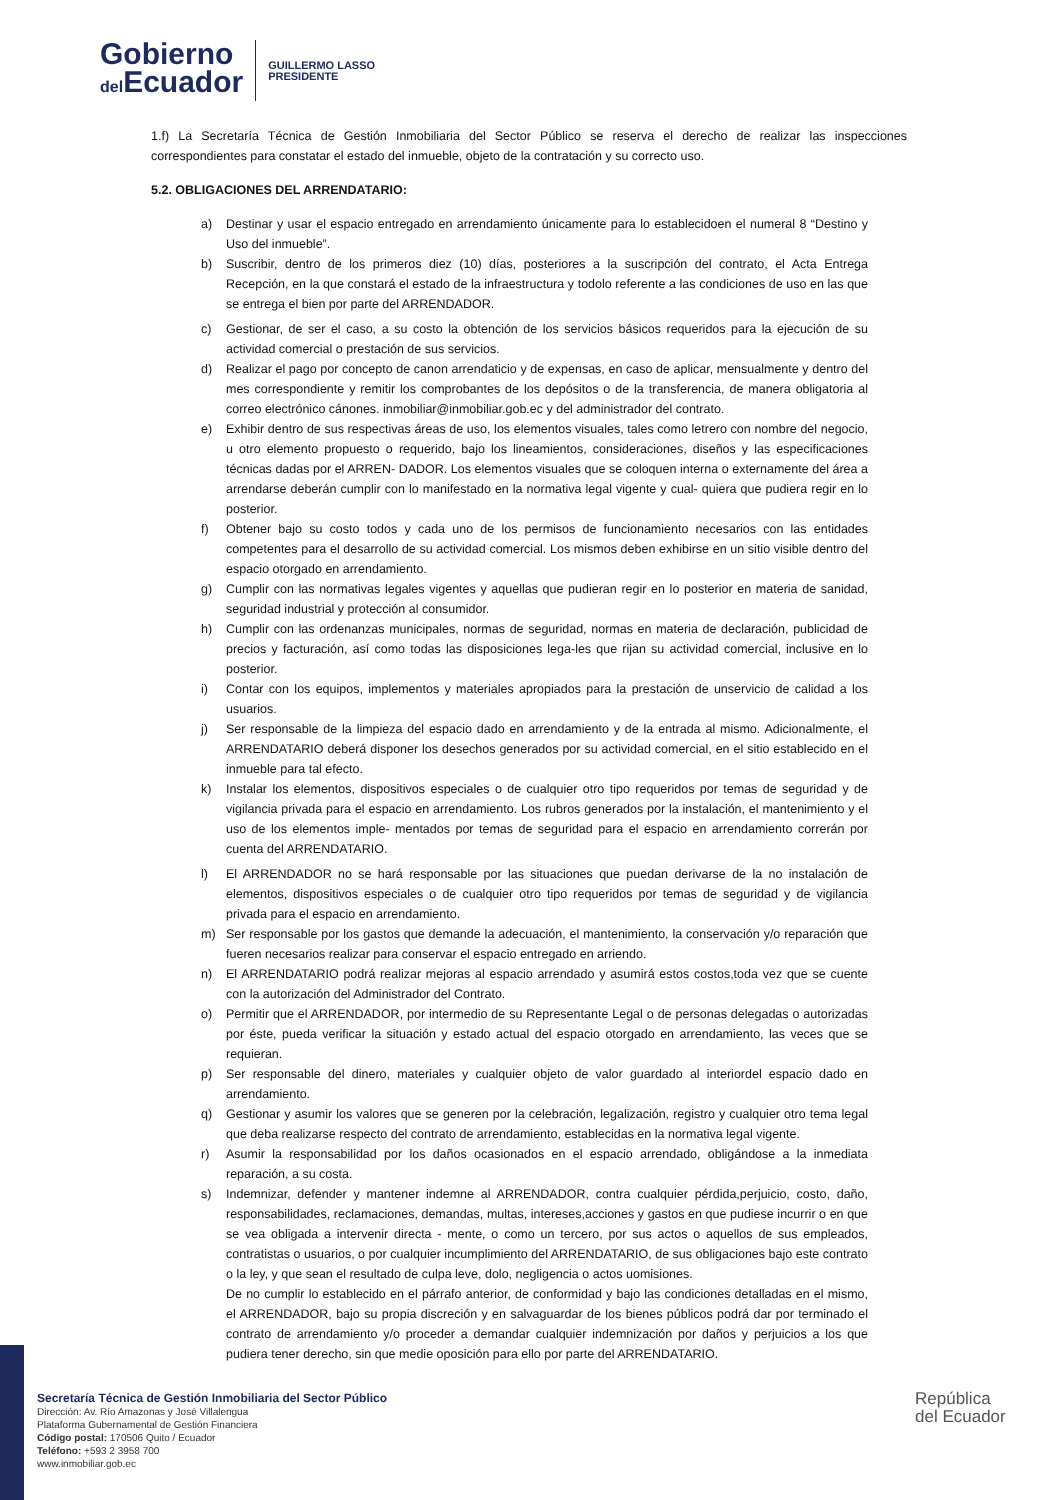Gobierno
del Ecuador
GUILLERMO LASSO
PRESIDENTE
1.f) La Secretaría Técnica de Gestión Inmobiliaria del Sector Público se reserva el derecho de realizar las inspecciones correspondientes para constatar el estado del inmueble, objeto de la contratación y su correcto uso.
5.2. OBLIGACIONES DEL ARRENDATARIO:
a) Destinar y usar el espacio entregado en arrendamiento únicamente para lo establecidoen el numeral 8 “Destino y Uso del inmueble”.
b) Suscribir, dentro de los primeros diez (10) días, posteriores a la suscripción del contrato, el Acta Entrega Recepción, en la que constará el estado de la infraestructura y todolo referente a las condiciones de uso en las que se entrega el bien por parte del ARRENDADOR.
c) Gestionar, de ser el caso, a su costo la obtención de los servicios básicos requeridos para la ejecución de su actividad comercial o prestación de sus servicios.
d) Realizar el pago por concepto de canon arrendaticio y de expensas, en caso de aplicar, mensualmente y dentro del mes correspondiente y remitir los comprobantes de los depósitos o de la transferencia, de manera obligatoria al correo electrónico cánones. inmobiliar@inmobiliar.gob.ec y del administrador del contrato.
e) Exhibir dentro de sus respectivas áreas de uso, los elementos visuales, tales como letrero con nombre del negocio, u otro elemento propuesto o requerido, bajo los lineamientos, consideraciones, diseños y las especificaciones técnicas dadas por el ARREN- DADOR. Los elementos visuales que se coloquen interna o externamente del área a arrendarse deberán cumplir con lo manifestado en la normativa legal vigente y cual- quiera que pudiera regir en lo posterior.
f) Obtener bajo su costo todos y cada uno de los permisos de funcionamiento necesarios con las entidades competentes para el desarrollo de su actividad comercial. Los mismos deben exhibirse en un sitio visible dentro del espacio otorgado en arrendamiento.
g) Cumplir con las normativas legales vigentes y aquellas que pudieran regir en lo posterior en materia de sanidad, seguridad industrial y protección al consumidor.
h) Cumplir con las ordenanzas municipales, normas de seguridad, normas en materia de declaración, publicidad de precios y facturación, así como todas las disposiciones lega-les que rijan su actividad comercial, inclusive en lo posterior.
i) Contar con los equipos, implementos y materiales apropiados para la prestación de unservicio de calidad a los usuarios.
j) Ser responsable de la limpieza del espacio dado en arrendamiento y de la entrada al mismo. Adicionalmente, el ARRENDATARIO deberá disponer los desechos generados por su actividad comercial, en el sitio establecido en el inmueble para tal efecto.
k) Instalar los elementos, dispositivos especiales o de cualquier otro tipo requeridos por temas de seguridad y de vigilancia privada para el espacio en arrendamiento. Los rubros generados por la instalación, el mantenimiento y el uso de los elementos imple- mentados por temas de seguridad para el espacio en arrendamiento correrán por cuenta del ARRENDATARIO.
l) El ARRENDADOR no se hará responsable por las situaciones que puedan derivarse de la no instalación de elementos, dispositivos especiales o de cualquier otro tipo requeridos por temas de seguridad y de vigilancia privada para el espacio en arrendamiento.
m) Ser responsable por los gastos que demande la adecuación, el mantenimiento, la conservación y/o reparación que fueren necesarios realizar para conservar el espacio entregado en arriendo.
n) El ARRENDATARIO podrá realizar mejoras al espacio arrendado y asumirá estos costos,toda vez que se cuente con la autorización del Administrador del Contrato.
o) Permitir que el ARRENDADOR, por intermedio de su Representante Legal o de personas delegadas o autorizadas por éste, pueda verificar la situación y estado actual del espacio otorgado en arrendamiento, las veces que se requieran.
p) Ser responsable del dinero, materiales y cualquier objeto de valor guardado al interiordel espacio dado en arrendamiento.
q) Gestionar y asumir los valores que se generen por la celebración, legalización, registro y cualquier otro tema legal que deba realizarse respecto del contrato de arrendamiento, establecidas en la normativa legal vigente.
r) Asumir la responsabilidad por los daños ocasionados en el espacio arrendado, obligándose a la inmediata reparación, a su costa.
s) Indemnizar, defender y mantener indemne al ARRENDADOR, contra cualquier pérdida,perjuicio, costo, daño, responsabilidades, reclamaciones, demandas, multas, intereses,acciones y gastos en que pudiese incurrir o en que se vea obligada a intervenir directa - mente, o como un tercero, por sus actos o aquellos de sus empleados, contratistas o usuarios, o por cualquier incumplimiento del ARRENDATARIO, de sus obligaciones bajo este contrato o la ley, y que sean el resultado de culpa leve, dolo, negligencia o actos uomisiones.
De no cumplir lo establecido en el párrafo anterior, de conformidad y bajo las condiciones detalladas en el mismo, el ARRENDADOR, bajo su propia discreción y en salvaguardar de los bienes públicos podrá dar por terminado el contrato de arrendamiento y/o proceder a demandar cualquier indemnización por daños y perjuicios a los que pudiera tener derecho, sin que medie oposición para ello por parte del ARRENDATARIO.
Secretaría Técnica de Gestión Inmobiliaria del Sector Público
Dirección: Av. Río Amazonas y José Villalengua
Plataforma Gubernamental de Gestión Financiera
Código postal: 170506 Quito / Ecuador
Teléfono: +593 2 3958 700
www.inmobiliar.gob.ec
República
del Ecuador